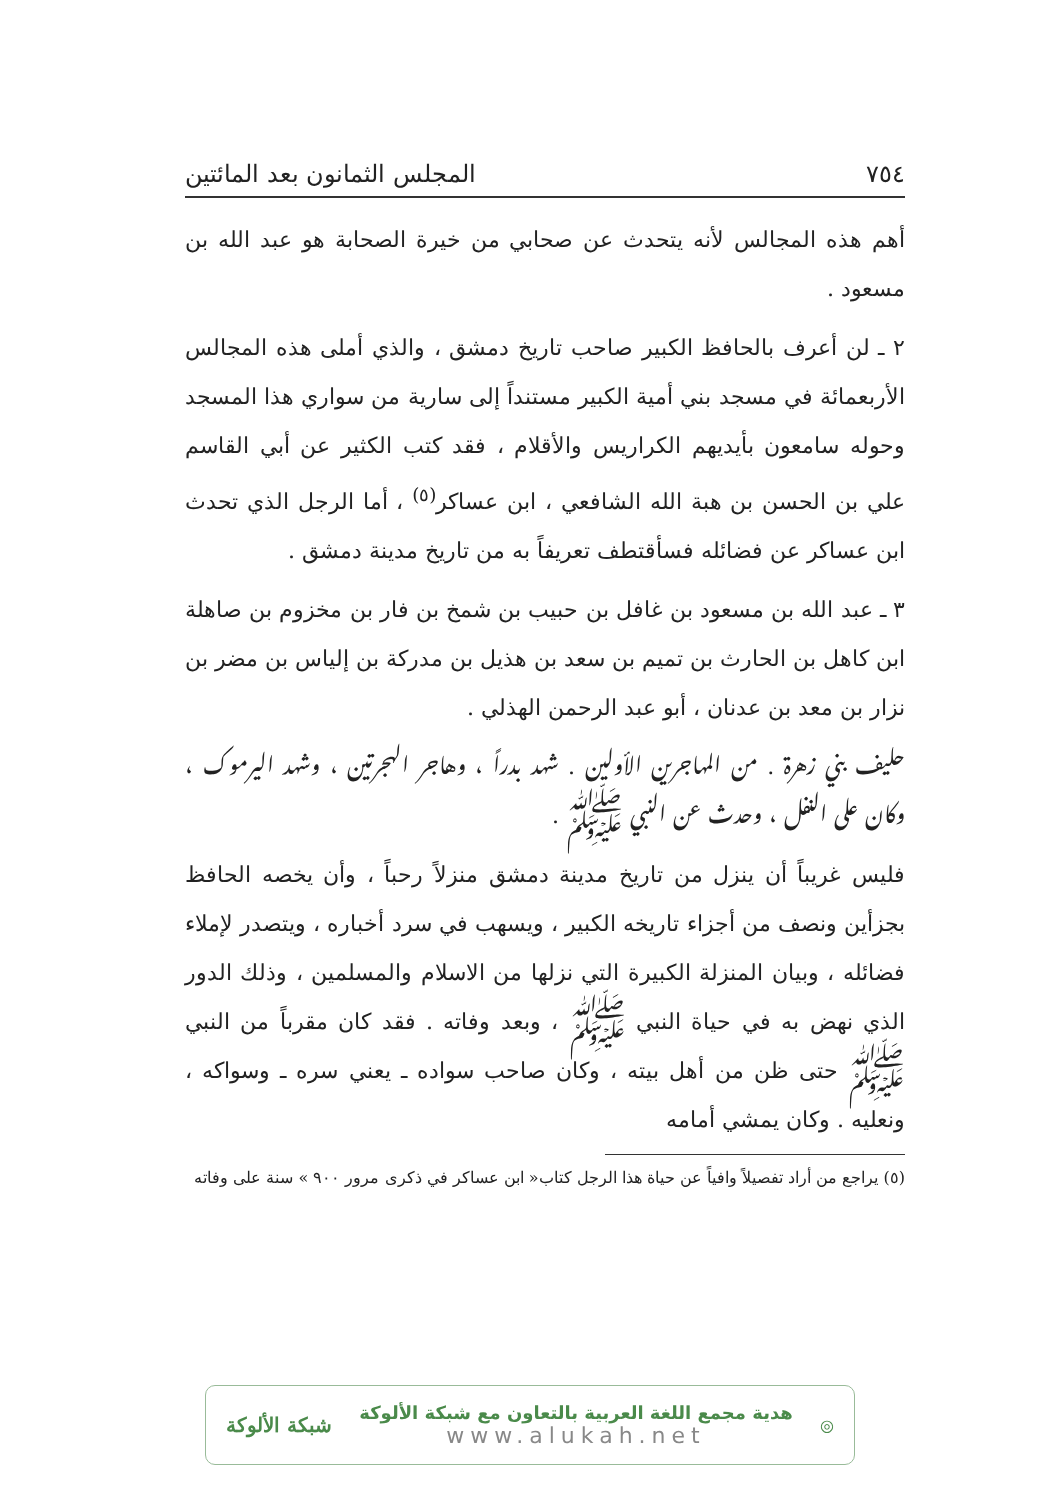٧٥٤ المجلس الثمانون بعد المائتين
أهم هذه المجالس لأنه يتحدث عن صحابي من خيرة الصحابة هو عبد الله بن مسعود .
٢ ـ لن أعرف بالحافظ الكبير صاحب تاريخ دمشق ، والذي أملى هذه المجالس الأربعمائة في مسجد بني أمية الكبير مستنداً إلى سارية من سواري هذا المسجد وحوله سامعون بأيديهم الكراريس والأقلام ، فقد كتب الكثير عن أبي القاسم علي بن الحسن بن هبة الله الشافعي ، ابن عساكر<sup>(٥)</sup> ، أما الرجل الذي تحدث ابن عساكر عن فضائله فسأقتطف تعريفاً به من تاريخ مدينة دمشق .
٣ ـ عبد الله بن مسعود بن غافل بن حبيب بن شمخ بن فار بن مخزوم بن صاهلة ابن كاهل بن الحارث بن تميم بن سعد بن هذيل بن مدركة بن إلياس بن مضر بن نزار بن معد بن عدنان ، أبو عبد الرحمن الهذلي .
حليف بني زهرة . من المهاجرين الأولين . شهد بدراً ، وهاجر الهجرتين ، وشهد اليرموك ، وكان على النفل ، وحدث عن النبي ﷺ .
فليس غريباً أن ينزل من تاريخ مدينة دمشق منزلاً رحباً ، وأن يخصه الحافظ بجزأين ونصف من أجزاء تاريخه الكبير ، ويسهب في سرد أخباره ، ويتصدر لإملاء فضائله ، وبيان المنزلة الكبيرة التي نزلها من الاسلام والمسلمين ، وذلك الدور الذي نهض به في حياة النبي ﷺ ، وبعد وفاته . فقد كان مقرباً من النبي ﷺ حتى ظن من أهل بيته ، وكان صاحب سواده ـ يعني سره ـ وسواكه ، ونعليه . وكان يمشي أمامه
(٥) يراجع من أراد تفصيلاً وافياً عن حياة هذا الرجل كتاب« ابن عساكر في ذكرى مرور ٩٠٠ » سنة على وفاته
◎
هدية مجمع اللغة العربية بالتعاون مع شبكة الألوكة
www.alukah.net
شبكة الألوكة